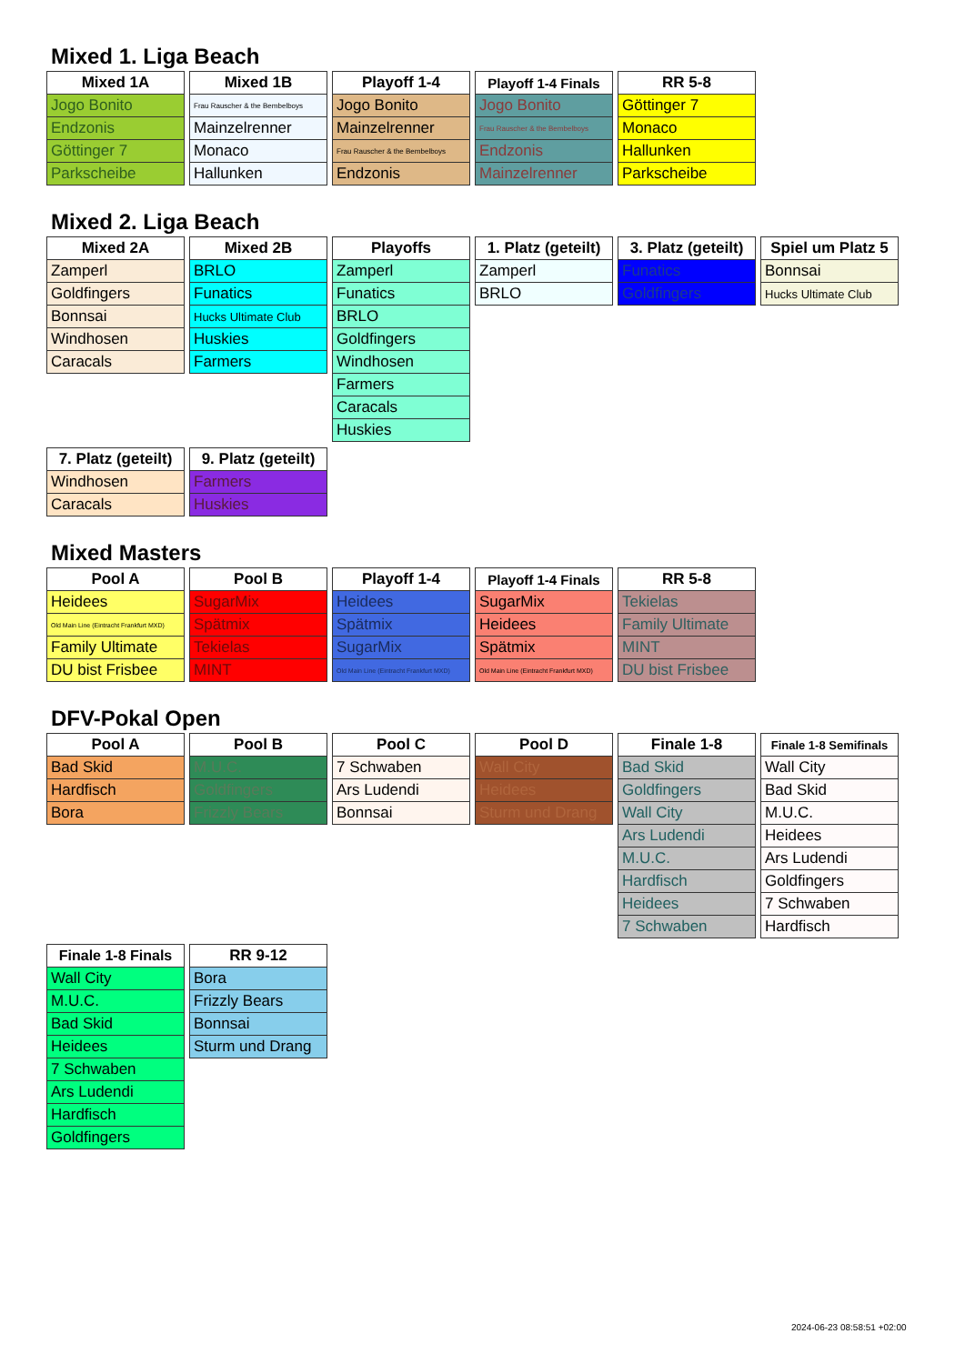Mixed 1. Liga Beach
| Mixed 1A |
| --- |
| Jogo Bonito |
| Endzonis |
| Göttinger 7 |
| Parkscheibe |
| Mixed 1B |
| --- |
| Frau Rauscher & the Bembelboys |
| Mainzelrenner |
| Monaco |
| Hallunken |
| Playoff 1-4 |
| --- |
| Jogo Bonito |
| Mainzelrenner |
| Frau Rauscher & the Bembelboys |
| Endzonis |
| Playoff 1-4 Finals |
| --- |
| Jogo Bonito |
| Frau Rauscher & the Bembelboys |
| Endzonis |
| Mainzelrenner |
| RR 5-8 |
| --- |
| Göttinger 7 |
| Monaco |
| Hallunken |
| Parkscheibe |
Mixed 2. Liga Beach
| Mixed 2A |
| --- |
| Zamperl |
| Goldfingers |
| Bonnsai |
| Windhosen |
| Caracals |
| Mixed 2B |
| --- |
| BRLO |
| Funatics |
| Hucks Ultimate Club |
| Huskies |
| Farmers |
| Playoffs |
| --- |
| Zamperl |
| Funatics |
| BRLO |
| Goldfingers |
| Windhosen |
| Farmers |
| Caracals |
| Huskies |
| 1. Platz (geteilt) |
| --- |
| Zamperl |
| BRLO |
| 3. Platz (geteilt) |
| --- |
| Funatics |
| Goldfingers |
| Spiel um Platz 5 |
| --- |
| Bonnsai |
| Hucks Ultimate Club |
| 7. Platz (geteilt) |
| --- |
| Windhosen |
| Caracals |
| 9. Platz (geteilt) |
| --- |
| Farmers |
| Huskies |
Mixed Masters
| Pool A |
| --- |
| Heidees |
| Old Main Line (Eintracht Frankfurt MXD) |
| Family Ultimate |
| DU bist Frisbee |
| Pool B |
| --- |
| SugarMix |
| Spätmix |
| Tekielas |
| MINT |
| Playoff 1-4 |
| --- |
| Heidees |
| Spätmix |
| SugarMix |
| Old Main Line (Eintracht Frankfurt MXD) |
| Playoff 1-4 Finals |
| --- |
| SugarMix |
| Heidees |
| Spätmix |
| Old Main Line (Eintracht Frankfurt MXD) |
| RR 5-8 |
| --- |
| Tekielas |
| Family Ultimate |
| MINT |
| DU bist Frisbee |
DFV-Pokal Open
| Pool A |
| --- |
| Bad Skid |
| Hardfisch |
| Bora |
| Pool B |
| --- |
| M.U.C. |
| Goldfingers |
| Frizzly Bears |
| Pool C |
| --- |
| 7 Schwaben |
| Ars Ludendi |
| Bonnsai |
| Pool D |
| --- |
| Wall City |
| Heidees |
| Sturm und Drang |
| Finale 1-8 |
| --- |
| Bad Skid |
| Goldfingers |
| Wall City |
| Ars Ludendi |
| M.U.C. |
| Hardfisch |
| Heidees |
| 7 Schwaben |
| Finale 1-8 Semifinals |
| --- |
| Wall City |
| Bad Skid |
| M.U.C. |
| Heidees |
| Ars Ludendi |
| Goldfingers |
| 7 Schwaben |
| Hardfisch |
| Finale 1-8 Finals |
| --- |
| Wall City |
| M.U.C. |
| Bad Skid |
| Heidees |
| 7 Schwaben |
| Ars Ludendi |
| Hardfisch |
| Goldfingers |
| RR 9-12 |
| --- |
| Bora |
| Frizzly Bears |
| Bonnsai |
| Sturm und Drang |
2024-06-23 08:58:51 +02:00